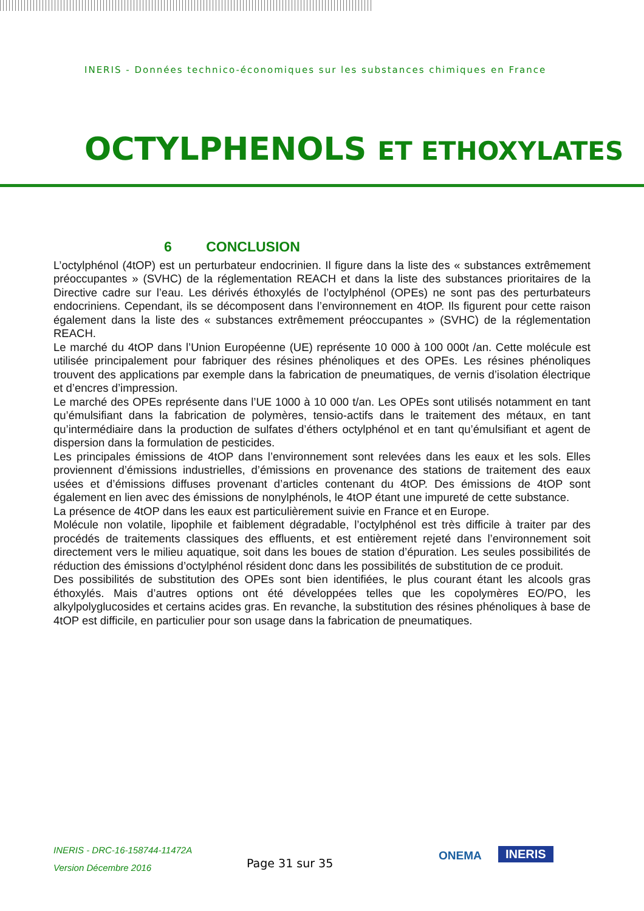INERIS - Données technico-économiques sur les substances chimiques en France
OCTYLPHENOLS ET ETHOXYLATES
6 CONCLUSION
L’octylphénol (4tOP) est un perturbateur endocrinien. Il figure dans la liste des « substances extrêmement préoccupantes » (SVHC) de la réglementation REACH et dans la liste des substances prioritaires de la Directive cadre sur l’eau. Les dérivés éthoxylés de l’octylphénol (OPEs) ne sont pas des perturbateurs endocriniens. Cependant, ils se décomposent dans l’environnement en 4tOP. Ils figurent pour cette raison également dans la liste des « substances extrêmement préoccupantes » (SVHC) de la réglementation REACH.
Le marché du 4tOP dans l’Union Européenne (UE) représente 10 000 à 100 000t /an. Cette molécule est utilisée principalement pour fabriquer des résines phénoliques et des OPEs. Les résines phénoliques trouvent des applications par exemple dans la fabrication de pneumatiques, de vernis d’isolation électrique et d’encres d’impression.
Le marché des OPEs représente dans l’UE 1000 à 10 000 t/an. Les OPEs sont utilisés notamment en tant qu’émulsifiant dans la fabrication de polymères, tensio-actifs dans le traitement des métaux, en tant qu’intermédiaire dans la production de sulfates d’éthers octylphénol et en tant qu’émulsifiant et agent de dispersion dans la formulation de pesticides.
Les principales émissions de 4tOP dans l’environnement sont relevées dans les eaux et les sols. Elles proviennent d’émissions industrielles, d’émissions en provenance des stations de traitement des eaux usées et d’émissions diffuses provenant d’articles contenant du 4tOP. Des émissions de 4tOP sont également en lien avec des émissions de nonylphénols, le 4tOP étant une impureté de cette substance.
La présence de 4tOP dans les eaux est particulièrement suivie en France et en Europe.
Molécule non volatile, lipophile et faiblement dégradable, l’octylphénol est très difficile à traiter par des procédés de traitements classiques des effluents, et est entièrement rejeté dans l’environnement soit directement vers le milieu aquatique, soit dans les boues de station d’épuration. Les seules possibilités de réduction des émissions d’octylphénol résident donc dans les possibilités de substitution de ce produit.
Des possibilités de substitution des OPEs sont bien identifiées, le plus courant étant les alcools gras éthoxylés. Mais d’autres options ont été développées telles que les copolymères EO/PO, les alkylpolyglucosides et certains acides gras. En revanche, la substitution des résines phénoliques à base de 4tOP est difficile, en particulier pour son usage dans la fabrication de pneumatiques.
INERIS - DRC-16-158744-11472A
Version Décembre 2016
Page 31 sur 35
ONEMA INERIS